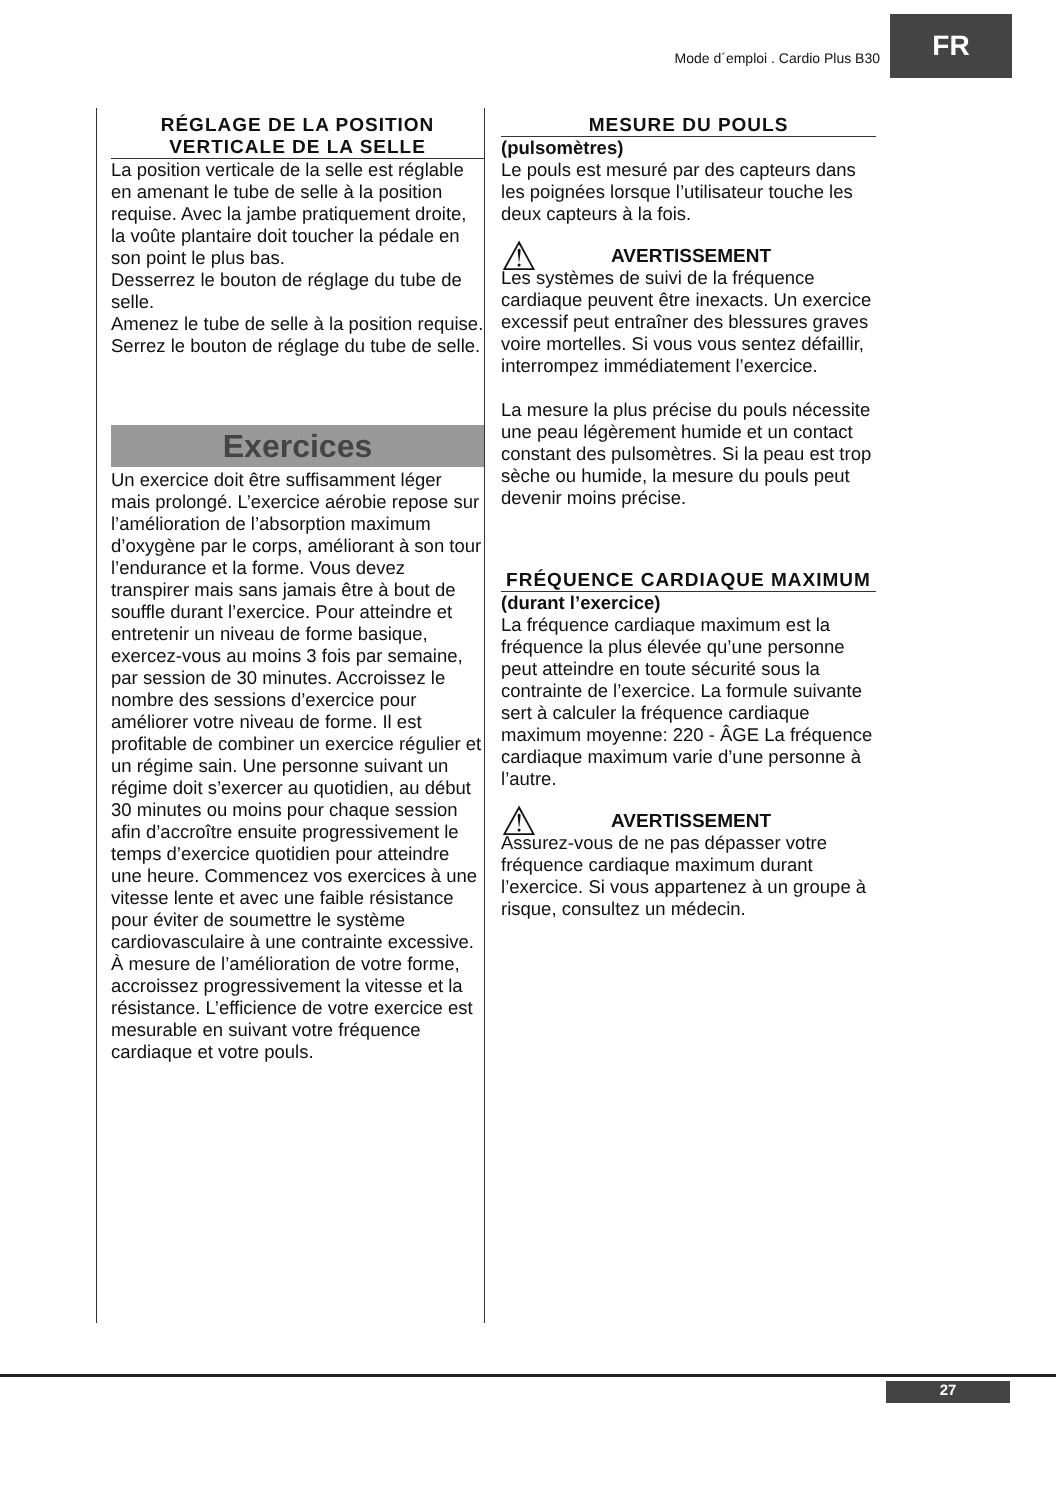Mode d´emploi . Cardio Plus B30
FR
RÉGLAGE DE LA POSITION VERTICALE DE LA SELLE
La position verticale de la selle est réglable en amenant le tube de selle à la position requise. Avec la jambe pratiquement droite, la voûte plantaire doit toucher la pédale en son point le plus bas.
Desserrez le bouton de réglage du tube de selle.
Amenez le tube de selle à la position requise.
Serrez le bouton de réglage du tube de selle.
Exercices
Un exercice doit être suffisamment léger mais prolongé. L’exercice aérobie repose sur l’amélioration de l’absorption maximum d’oxygène par le corps, améliorant à son tour l’endurance et la forme. Vous devez transpirer mais sans jamais être à bout de souffle durant l’exercice. Pour atteindre et entretenir un niveau de forme basique, exercez-vous au moins 3 fois par semaine, par session de 30 minutes. Accroissez le nombre des sessions d’exercice pour améliorer votre niveau de forme. Il est profitable de combiner un exercice régulier et un régime sain. Une personne suivant un régime doit s’exercer au quotidien, au début 30 minutes ou moins pour chaque session afin d’accroître ensuite progressivement le temps d’exercice quotidien pour atteindre une heure. Commencez vos exercices à une vitesse lente et avec une faible résistance pour éviter de soumettre le système cardiovasculaire à une contrainte excessive. À mesure de l’amélioration de votre forme, accroissez progressivement la vitesse et la résistance. L’efficience de votre exercice est mesurable en suivant votre fréquence cardiaque et votre pouls.
MESURE DU POULS
(pulsomètres)
Le pouls est mesuré par des capteurs dans les poignées lorsque l’utilisateur touche les deux capteurs à la fois.
⚠ AVERTISSEMENT
Les systèmes de suivi de la fréquence cardiaque peuvent être inexacts. Un exercice excessif peut entraîner des blessures graves voire mortelles. Si vous vous sentez défaillir, interrompez immédiatement l’exercice.
La mesure la plus précise du pouls nécessite une peau légèrement humide et un contact constant des pulsomètres. Si la peau est trop sèche ou humide, la mesure du pouls peut devenir moins précise.
FRÉQUENCE CARDIAQUE MAXIMUM
(durant l’exercice)
La fréquence cardiaque maximum est la fréquence la plus élevée qu’une personne peut atteindre en toute sécurité sous la contrainte de l’exercice. La formule suivante sert à calculer la fréquence cardiaque maximum moyenne: 220 - ÂGE La fréquence cardiaque maximum varie d’une personne à l’autre.
⚠ AVERTISSEMENT
Assurez-vous de ne pas dépasser votre fréquence cardiaque maximum durant l’exercice. Si vous appartenez à un groupe à risque, consultez un médecin.
27